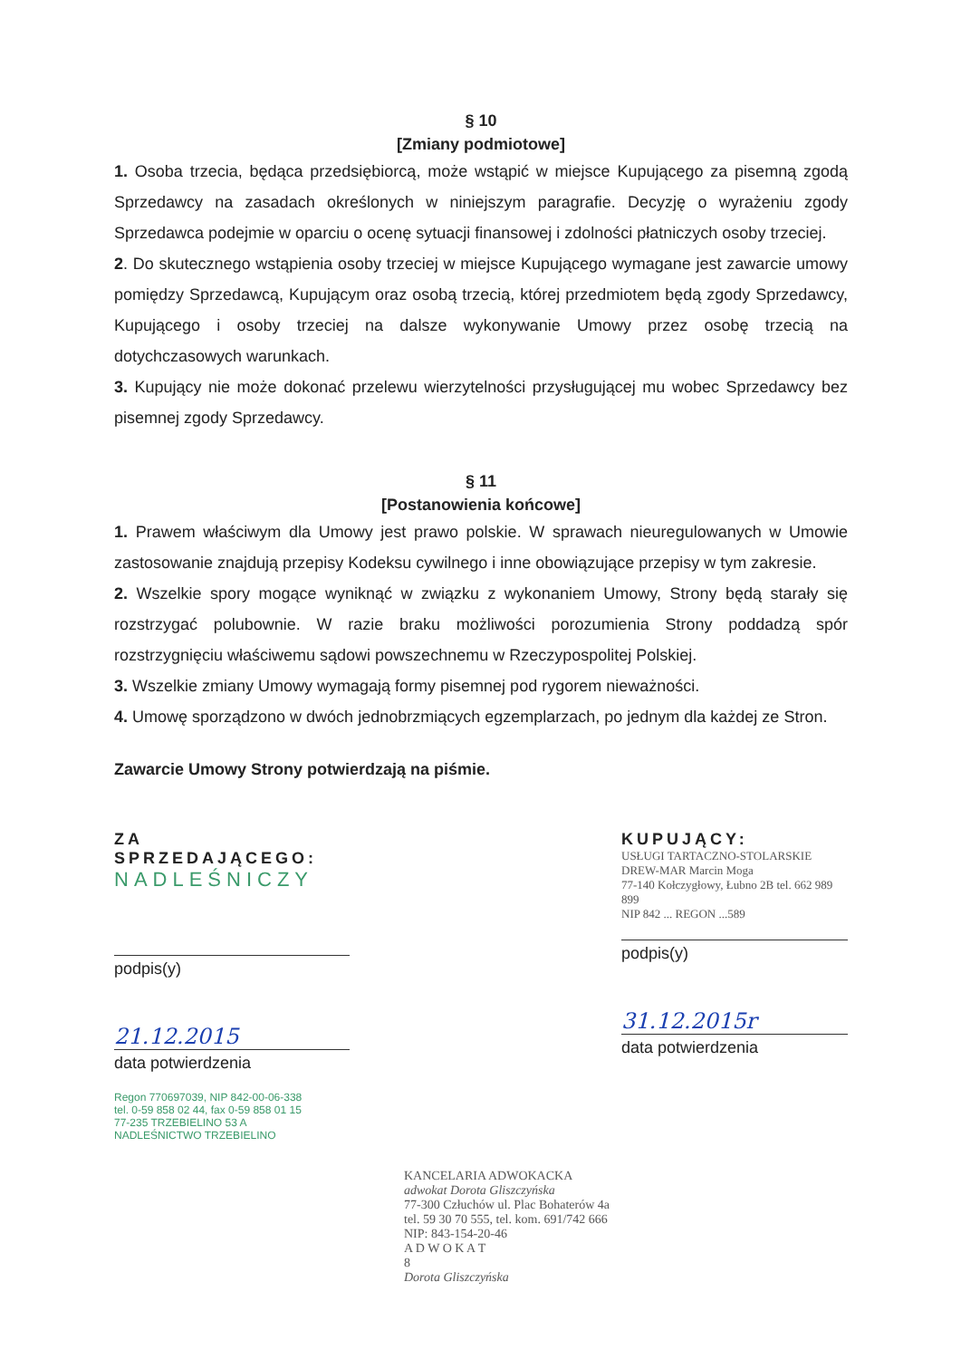§ 10
[Zmiany podmiotowe]
1. Osoba trzecia, będąca przedsiębiorcą, może wstąpić w miejsce Kupującego za pisemną zgodą Sprzedawcy na zasadach określonych w niniejszym paragrafie. Decyzję o wyrażeniu zgody Sprzedawca podejmie w oparciu o ocenę sytuacji finansowej i zdolności płatniczych osoby trzeciej.
2. Do skutecznego wstąpienia osoby trzeciej w miejsce Kupującego wymagane jest zawarcie umowy pomiędzy Sprzedawcą, Kupującym oraz osobą trzecią, której przedmiotem będą zgody Sprzedawcy, Kupującego i osoby trzeciej na dalsze wykonywanie Umowy przez osobę trzecią na dotychczasowych warunkach.
3. Kupujący nie może dokonać przelewu wierzytelności przysługującej mu wobec Sprzedawcy bez pisemnej zgody Sprzedawcy.
§ 11
[Postanowienia końcowe]
1. Prawem właściwym dla Umowy jest prawo polskie. W sprawach nieuregulowanych w Umowie zastosowanie znajdują przepisy Kodeksu cywilnego i inne obowiązujące przepisy w tym zakresie.
2. Wszelkie spory mogące wyniknąć w związku z wykonaniem Umowy, Strony będą starały się rozstrzygać polubownie. W razie braku możliwości porozumienia Strony poddadzą spór rozstrzygnięciu właściwemu sądowi powszechnemu w Rzeczypospolitej Polskiej.
3. Wszelkie zmiany Umowy wymagają formy pisemnej pod rygorem nieważności.
4. Umowę sporządzono w dwóch jednobrzmiących egzemplarzach, po jednym dla każdej ze Stron.
Zawarcie Umowy Strony potwierdzają na piśmie.
ZA SPRZEDAJĄCEGO:
NADLEŚNICZY
podpis(y)
21.12.2015
data potwierdzenia
Regon 770697039, NIP 842-00-06-338
tel. 0-59 858 02 44, fax 0-59 858 01 15
77-235 TRZEBIELINO 53 A
NADLEŚNICTWO TRZEBIELINO
KUPUJĄCY:
USŁUGI TARTACZNO-STOLARSKIE DREW-MAR Marcin Moga
77-140 Kołczygłowy, Łubno 2B tel. 662 989 899
NIP 842 ... REGON ...589
podpis(y)
31.12.2015r
data potwierdzenia
KANCELARIA ADWOKACKA
adwokat Dorota Gliszczyńska
77-300 Człuchów ul. Plac Bohaterów 4a
tel. 59 30 70 555, tel. kom. 691/742 666
NIP: 843-154-20-46
A D W O K A T
8
Dorota Gliszczyńska